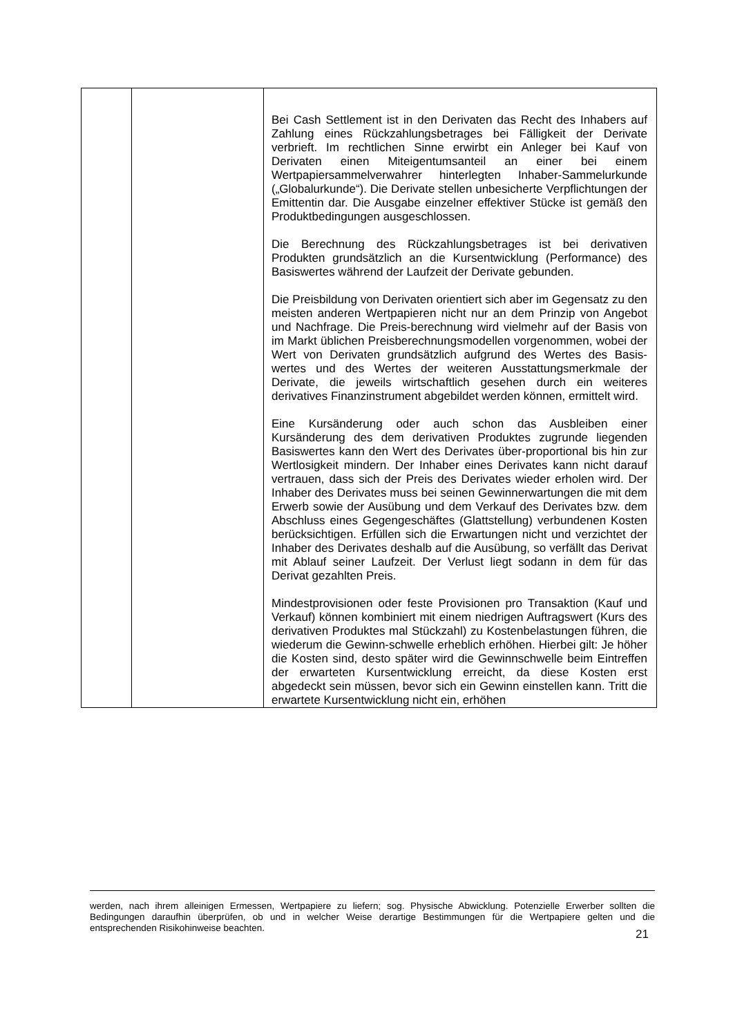| | | Bei Cash Settlement ist in den Derivaten das Recht des Inhabers auf Zahlung eines Rückzahlungsbetrages bei Fälligkeit der Derivate verbrieft. Im rechtlichen Sinne erwirbt ein Anleger bei Kauf von Derivaten einen Miteigentumsanteil an einer bei einem Wertpapiersammelverwahrer hinterlegten Inhaber-Sammelurkunde („Globalurkunde“). Die Derivate stellen unbesicherte Verpflichtungen der Emittentin dar. Die Ausgabe einzelner effektiver Stücke ist gemäß den Produktbedingungen ausgeschlossen. Die Berechnung des Rückzahlungsbetrages ist bei derivativen Produkten grundsätzlich an die Kursentwicklung (Performance) des Basiswertes während der Laufzeit der Derivate gebunden. Die Preisbildung von Derivaten orientiert sich aber im Gegensatz zu den meisten anderen Wertpapieren nicht nur an dem Prinzip von Angebot und Nachfrage. Die Preis-berechnung wird vielmehr auf der Basis von im Markt üblichen Preisberechnungsmodellen vorgenommen, wobei der Wert von Derivaten grundsätzlich aufgrund des Wertes des Basis-wertes und des Wertes der weiteren Ausstattungsmerkmale der Derivate, die jeweils wirtschaftlich gesehen durch ein weiteres derivatives Finanzinstrument abgebildet werden können, ermittelt wird. Eine Kursänderung oder auch schon das Ausbleiben einer Kursänderung des dem derivativen Produktes zugrunde liegenden Basiswertes kann den Wert des Derivates über-proportional bis hin zur Wertlosigkeit mindern. Der Inhaber eines Derivates kann nicht darauf vertrauen, dass sich der Preis des Derivates wieder erholen wird. Der Inhaber des Derivates muss bei seinen Gewinnerwartungen die mit dem Erwerb sowie der Ausübung und dem Verkauf des Derivates bzw. dem Abschluss eines Gegengeschäftes (Glattstellung) verbundenen Kosten berücksichtigen. Erfüllen sich die Erwartungen nicht und verzichtet der Inhaber des Derivates deshalb auf die Ausübung, so verfällt das Derivat mit Ablauf seiner Laufzeit. Der Verlust liegt sodann in dem für das Derivat gezahlten Preis. Mindestprovisionen oder feste Provisionen pro Transaktion (Kauf und Verkauf) können kombiniert mit einem niedrigen Auftragswert (Kurs des derivativen Produktes mal Stückzahl) zu Kostenbelastungen führen, die wiederum die Gewinn-schwelle erheblich erhöhen. Hierbei gilt: Je höher die Kosten sind, desto später wird die Gewinnschwelle beim Eintreffen der erwarteten Kursentwicklung erreicht, da diese Kosten erst abgedeckt sein müssen, bevor sich ein Gewinn einstellen kann. Tritt die erwartete Kursentwicklung nicht ein, erhöhen |
werden, nach ihrem alleinigen Ermessen, Wertpapiere zu liefern; sog. Physische Abwicklung. Potenzielle Erwerber sollten die Bedingungen daraufhin überprüfen, ob und in welcher Weise derartige Bestimmungen für die Wertpapiere gelten und die entsprechenden Risikohinweise beachten.
21